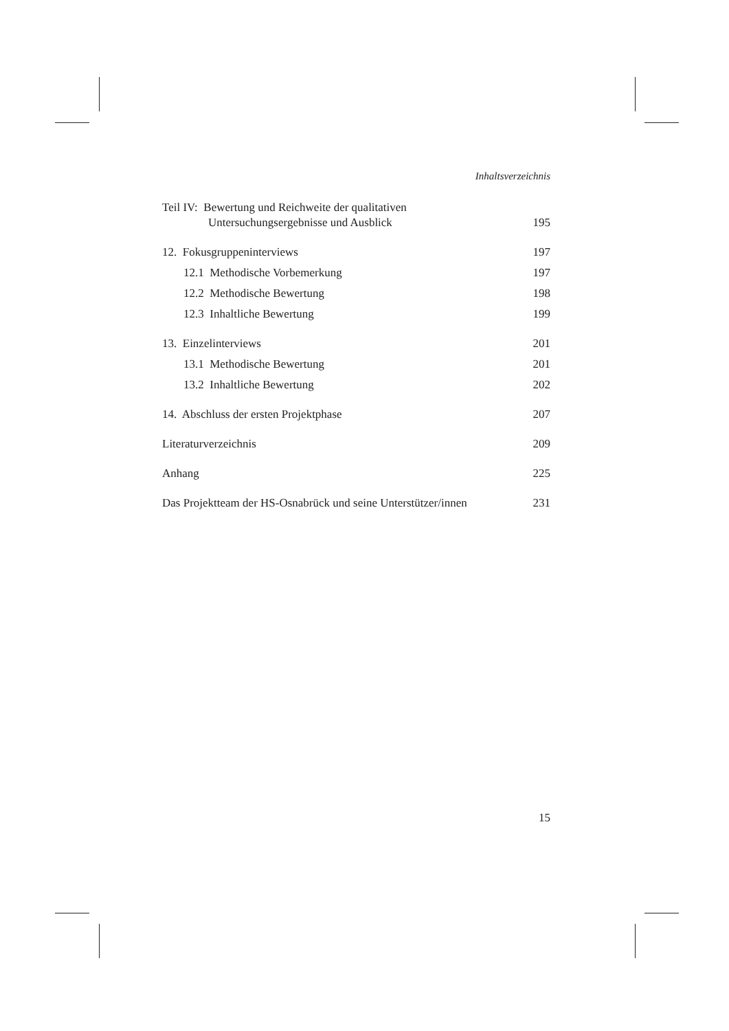Inhaltsverzeichnis
Teil IV: Bewertung und Reichweite der qualitativen
Untersuchungsergebnisse und Ausblick
195
12. Fokusgruppeninterviews 197
12.1 Methodische Vorbemerkung 197
12.2 Methodische Bewertung 198
12.3 Inhaltliche Bewertung 199
13. Einzelinterviews 201
13.1 Methodische Bewertung 201
13.2 Inhaltliche Bewertung 202
14. Abschluss der ersten Projektphase 207
Literaturverzeichnis 209
Anhang 225
Das Projektteam der HS-Osnabrück und seine Unterstützer/innen 231
15